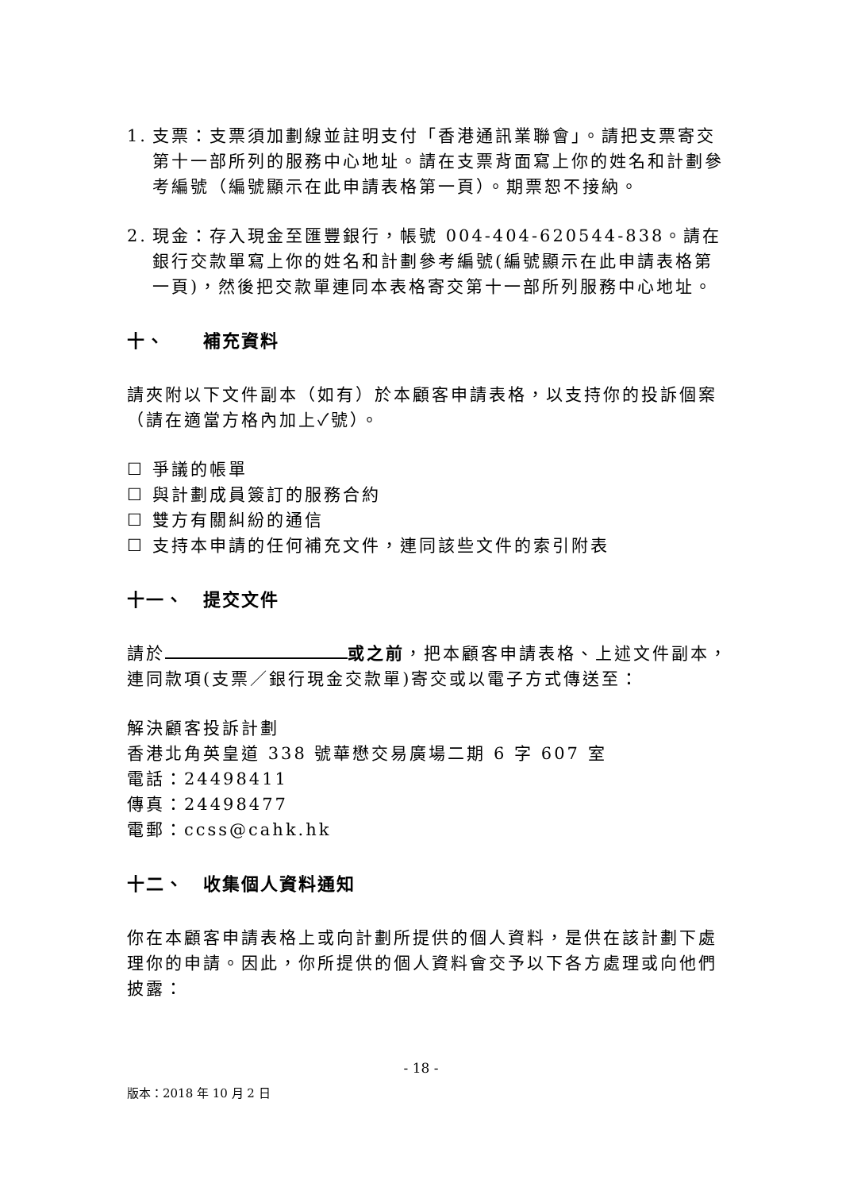1. 支票：支票須加劃線並註明支付「香港通訊業聯會」。請把支票寄交第十一部所列的服務中心地址。請在支票背面寫上你的姓名和計劃參考編號（編號顯示在此申請表格第一頁）。期票恕不接納。
2. 現金：存入現金至匯豐銀行，帳號 004-404-620544-838。請在銀行交款單寫上你的姓名和計劃參考編號(編號顯示在此申請表格第一頁)，然後把交款單連同本表格寄交第十一部所列服務中心地址。
十、 補充資料
請夾附以下文件副本（如有）於本顧客申請表格，以支持你的投訴個案（請在適當方格內加上✓號）。
☐ 爭議的帳單
☐ 與計劃成員簽訂的服務合約
☐ 雙方有關糾紛的通信
☐ 支持本申請的任何補充文件，連同該些文件的索引附表
十一、 提交文件
請於 或之前，把本顧客申請表格、上述文件副本，連同款項(支票／銀行現金交款單)寄交或以電子方式傳送至：
解決顧客投訴計劃
香港北角英皇道 338 號華懋交易廣場二期 6 字 607 室
電話：24498411
傳真：24498477
電郵：ccss@cahk.hk
十二、 收集個人資料通知
你在本顧客申請表格上或向計劃所提供的個人資料，是供在該計劃下處理你的申請。因此，你所提供的個人資料會交予以下各方處理或向他們披露：
- 18 -
版本：2018 年 10 月 2 日